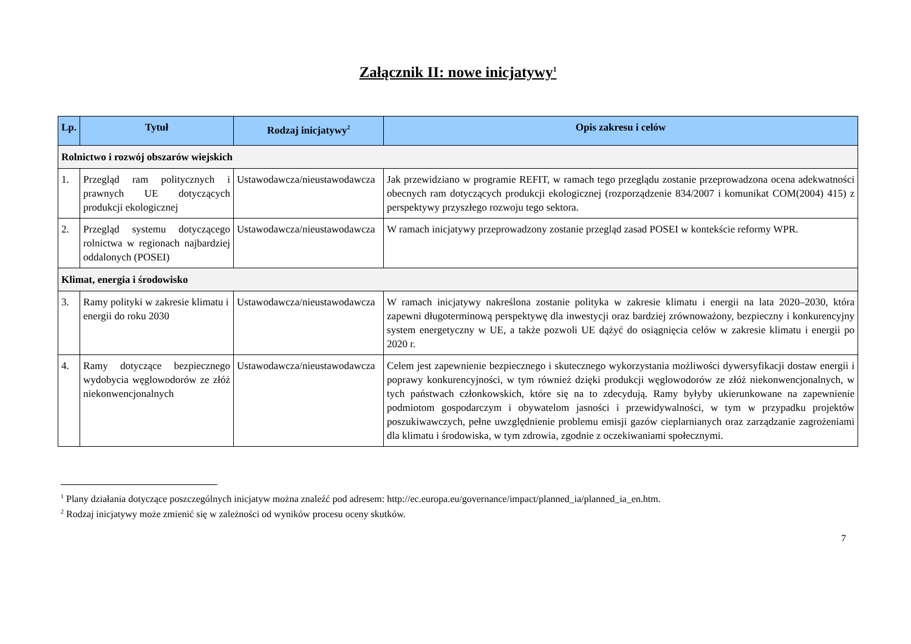Załącznik II: nowe inicjatywy<sup>1</sup>
| Lp. | Tytuł | Rodzaj inicjatywy<sup>2</sup> | Opis zakresu i celów |
| --- | --- | --- | --- |
| Rolnictwo i rozwój obszarów wiejskich | | | |
| 1. | Przegląd ram politycznych i prawnych UE dotyczących produkcji ekologicznej | Ustawodawcza/nieustawodawcza | Jak przewidziano w programie REFIT, w ramach tego przeglądu zostanie przeprowadzona ocena adekwatności obecnych ram dotyczących produkcji ekologicznej (rozporządzenie 834/2007 i komunikat COM(2004) 415) z perspektywy przyszłego rozwoju tego sektora. |
| 2. | Przegląd systemu dotyczącego rolnictwa w regionach najbardziej oddalonych (POSEI) | Ustawodawcza/nieustawodawcza | W ramach inicjatywy przeprowadzony zostanie przegląd zasad POSEI w kontekście reformy WPR. |
| Klimat, energia i środowisko | | | |
| 3. | Ramy polityki w zakresie klimatu i energii do roku 2030 | Ustawodawcza/nieustawodawcza | W ramach inicjatywy nakreślona zostanie polityka w zakresie klimatu i energii na lata 2020–2030, która zapewni długoterminową perspektywę dla inwestycji oraz bardziej zrównoważony, bezpieczny i konkurencyjny system energetyczny w UE, a także pozwoli UE dążyć do osiągnięcia celów w zakresie klimatu i energii po 2020 r. |
| 4. | Ramy dotyczące bezpiecznego wydobycia węglowodorów ze złóż niekonwencjonalnych | Ustawodawcza/nieustawodawcza | Celem jest zapewnienie bezpiecznego i skutecznego wykorzystania możliwości dywersyfikacji dostaw energii i poprawy konkurencyjności, w tym również dzięki produkcji węglowodorów ze złóż niekonwencjonalnych, w tych państwach członkowskich, które się na to zdecydują. Ramy byłyby ukierunkowane na zapewnienie podmiotom gospodarczym i obywatelom jasności i przewidywalności, w tym w przypadku projektów poszukiwawczych, pełne uwzględnienie problemu emisji gazów cieplarnianych oraz zarządzanie zagrożeniami dla klimatu i środowiska, w tym zdrowia, zgodnie z oczekiwaniami społecznymi. |
<sup>1</sup> Plany działania dotyczące poszczególnych inicjatyw można znaleźć pod adresem: http://ec.europa.eu/governance/impact/planned_ia/planned_ia_en.htm.
<sup>2</sup> Rodzaj inicjatywy może zmienić się w zależności od wyników procesu oceny skutków.
7